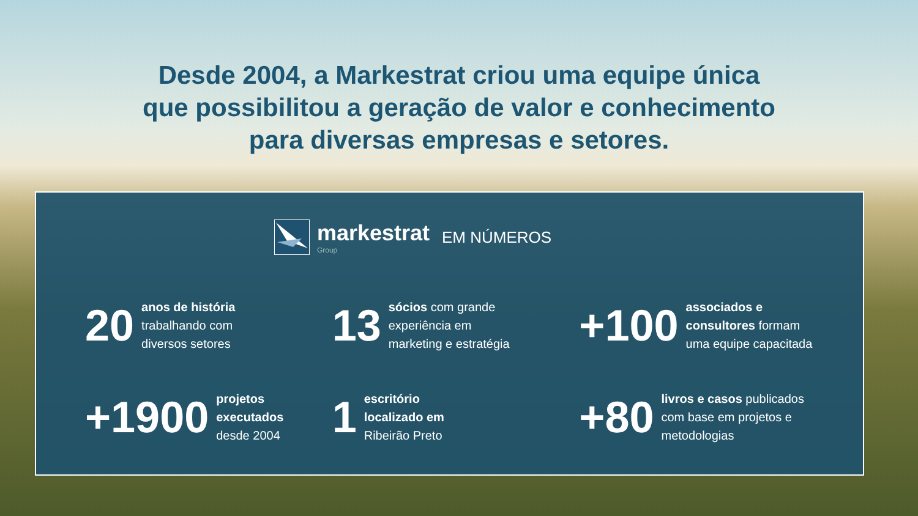Desde 2004, a Markestrat criou uma equipe única
que possibilitou a geração de valor e conhecimento
para diversas empresas e setores.
markestrat
Group
EM NÚMEROS
20
anos de história
trabalhando com
diversos setores
13
sócios com grande
experiência em
marketing e estratégia
+100
associados e
consultores formam
uma equipe capacitada
+1900
projetos
executados
desde 2004
1
escritório
localizado em
Ribeirão Preto
+80
livros e casos publicados
com base em projetos e
metodologias